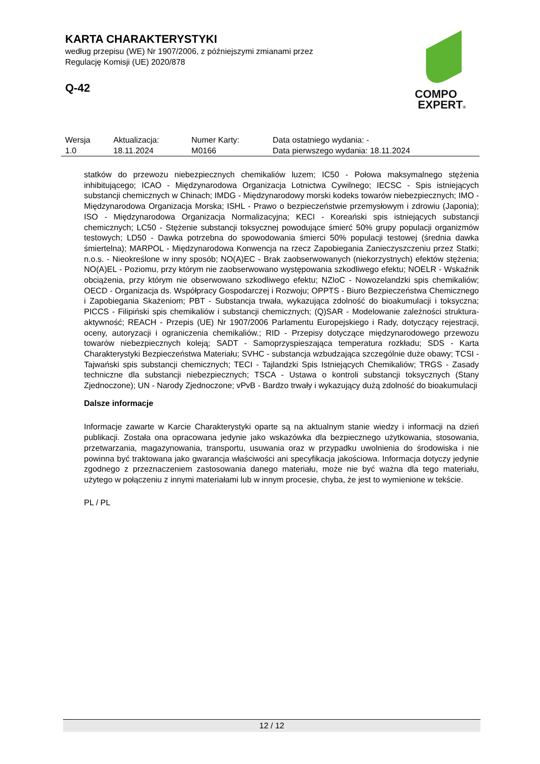KARTA CHARAKTERYSTYKI
według przepisu (WE) Nr 1907/2006, z późniejszymi zmianami przez
Regulację Komisji (UE) 2020/878
Q-42
COMPO
EXPERT®
| Wersja 1.0 | Aktualizacja: 18.11.2024 | Numer Karty: M0166 | Data ostatniego wydania: - Data pierwszego wydania: 18.11.2024 |
statków do przewozu niebezpiecznych chemikaliów luzem; IC50 - Połowa maksymalnego stężenia inhibitującego; ICAO - Międzynarodowa Organizacja Lotnictwa Cywilnego; IECSC - Spis istniejących substancji chemicznych w Chinach; IMDG - Międzynarodowy morski kodeks towarów niebezpiecznych; IMO - Międzynarodowa Organizacja Morska; ISHL - Prawo o bezpieczeństwie przemysłowym i zdrowiu (Japonia); ISO - Międzynarodowa Organizacja Normalizacyjna; KECI - Koreański spis istniejących substancji chemicznych; LC50 - Stężenie substancji toksycznej powodujące śmierć 50% grupy populacji organizmów testowych; LD50 - Dawka potrzebna do spowodowania śmierci 50% populacji testowej (średnia dawka śmiertelna); MARPOL - Międzynarodowa Konwencja na rzecz Zapobiegania Zanieczyszczeniu przez Statki; n.o.s. - Nieokreślone w inny sposób; NO(A)EC - Brak zaobserwowanych (niekorzystnych) efektów stężenia; NO(A)EL - Poziomu, przy którym nie zaobserwowano występowania szkodliwego efektu; NOELR - Wskaźnik obciążenia, przy którym nie obserwowano szkodliwego efektu; NZIoC - Nowozelandzki spis chemikaliów; OECD - Organizacja ds. Współpracy Gospodarczej i Rozwoju; OPPTS - Biuro Bezpieczeństwa Chemicznego i Zapobiegania Skażeniom; PBT - Substancja trwała, wykazująca zdolność do bioakumulacji i toksyczna; PICCS - Filipiński spis chemikaliów i substancji chemicznych; (Q)SAR - Modelowanie zależności struktura-aktywność; REACH - Przepis (UE) Nr 1907/2006 Parlamentu Europejskiego i Rady, dotyczący rejestracji, oceny, autoryzacji i ograniczenia chemikaliów.; RID - Przepisy dotyczące międzynarodowego przewozu towarów niebezpiecznych koleją; SADT - Samoprzyspieszająca temperatura rozkładu; SDS - Karta Charakterystyki Bezpieczeństwa Materiału; SVHC - substancja wzbudzająca szczególnie duże obawy; TCSI - Tajwański spis substancji chemicznych; TECI - Tajlandzki Spis Istniejących Chemikaliów; TRGS - Zasady techniczne dla substancji niebezpiecznych; TSCA - Ustawa o kontroli substancji toksycznych (Stany Zjednoczone); UN - Narody Zjednoczone; vPvB - Bardzo trwały i wykazujący dużą zdolność do bioakumulacji
Dalsze informacje
Informacje zawarte w Karcie Charakterystyki oparte są na aktualnym stanie wiedzy i informacji na dzień publikacji. Została ona opracowana jedynie jako wskazówka dla bezpiecznego użytkowania, stosowania, przetwarzania, magazynowania, transportu, usuwania oraz w przypadku uwolnienia do środowiska i nie powinna być traktowana jako gwarancja właściwości ani specyfikacja jakościowa. Informacja dotyczy jedynie zgodnego z przeznaczeniem zastosowania danego materiału, może nie być ważna dla tego materiału, użytego w połączeniu z innymi materiałami lub w innym procesie, chyba, że jest to wymienione w tekście.
PL / PL
12 / 12